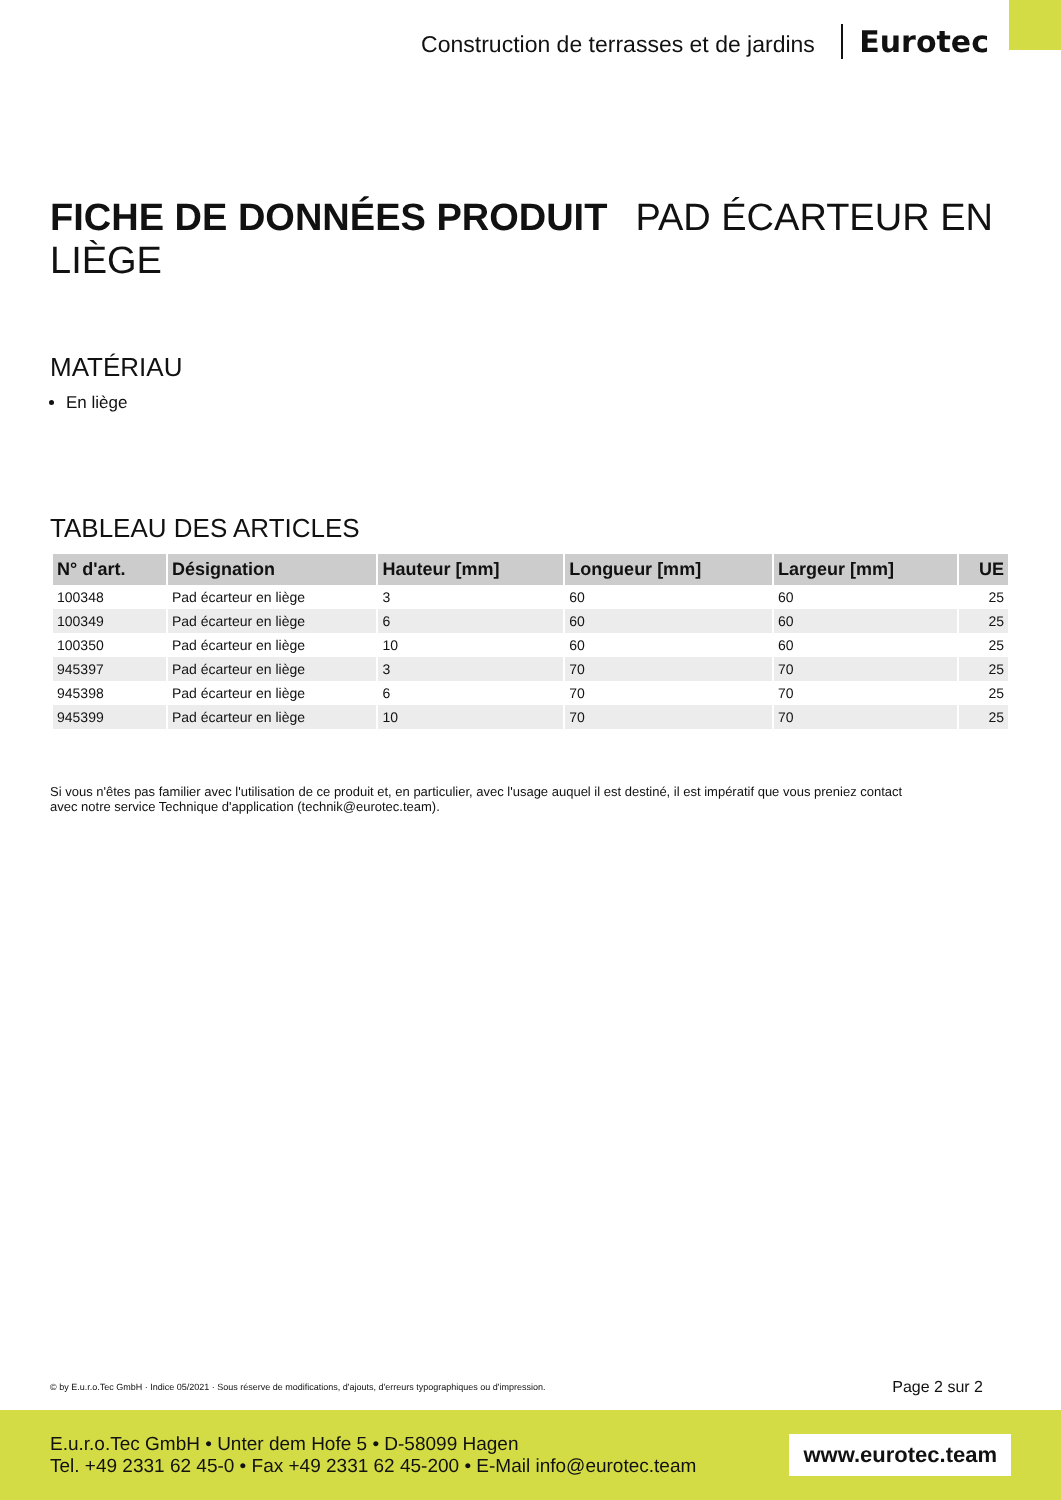Construction de terrasses et de jardins Eurotec
FICHE DE DONNÉES PRODUIT PAD ÉCARTEUR EN LIÈGE
MATÉRIAU
En liège
TABLEAU DES ARTICLES
| N° d'art. | Désignation | Hauteur [mm] | Longueur [mm] | Largeur [mm] | UE |
| --- | --- | --- | --- | --- | --- |
| 100348 | Pad écarteur en liège | 3 | 60 | 60 | 25 |
| 100349 | Pad écarteur en liège | 6 | 60 | 60 | 25 |
| 100350 | Pad écarteur en liège | 10 | 60 | 60 | 25 |
| 945397 | Pad écarteur en liège | 3 | 70 | 70 | 25 |
| 945398 | Pad écarteur en liège | 6 | 70 | 70 | 25 |
| 945399 | Pad écarteur en liège | 10 | 70 | 70 | 25 |
Si vous n'êtes pas familier avec l'utilisation de ce produit et, en particulier, avec l'usage auquel il est destiné, il est impératif que vous preniez contact avec notre service Technique d'application (technik@eurotec.team).
© by E.u.r.o.Tec GmbH · Indice 05/2021 · Sous réserve de modifications, d'ajouts, d'erreurs typographiques ou d'impression. Page 2 sur 2
E.u.r.o.Tec GmbH • Unter dem Hofe 5 • D-58099 Hagen
Tel. +49 2331 62 45-0 • Fax +49 2331 62 45-200 • E-Mail info@eurotec.team
www.eurotec.team